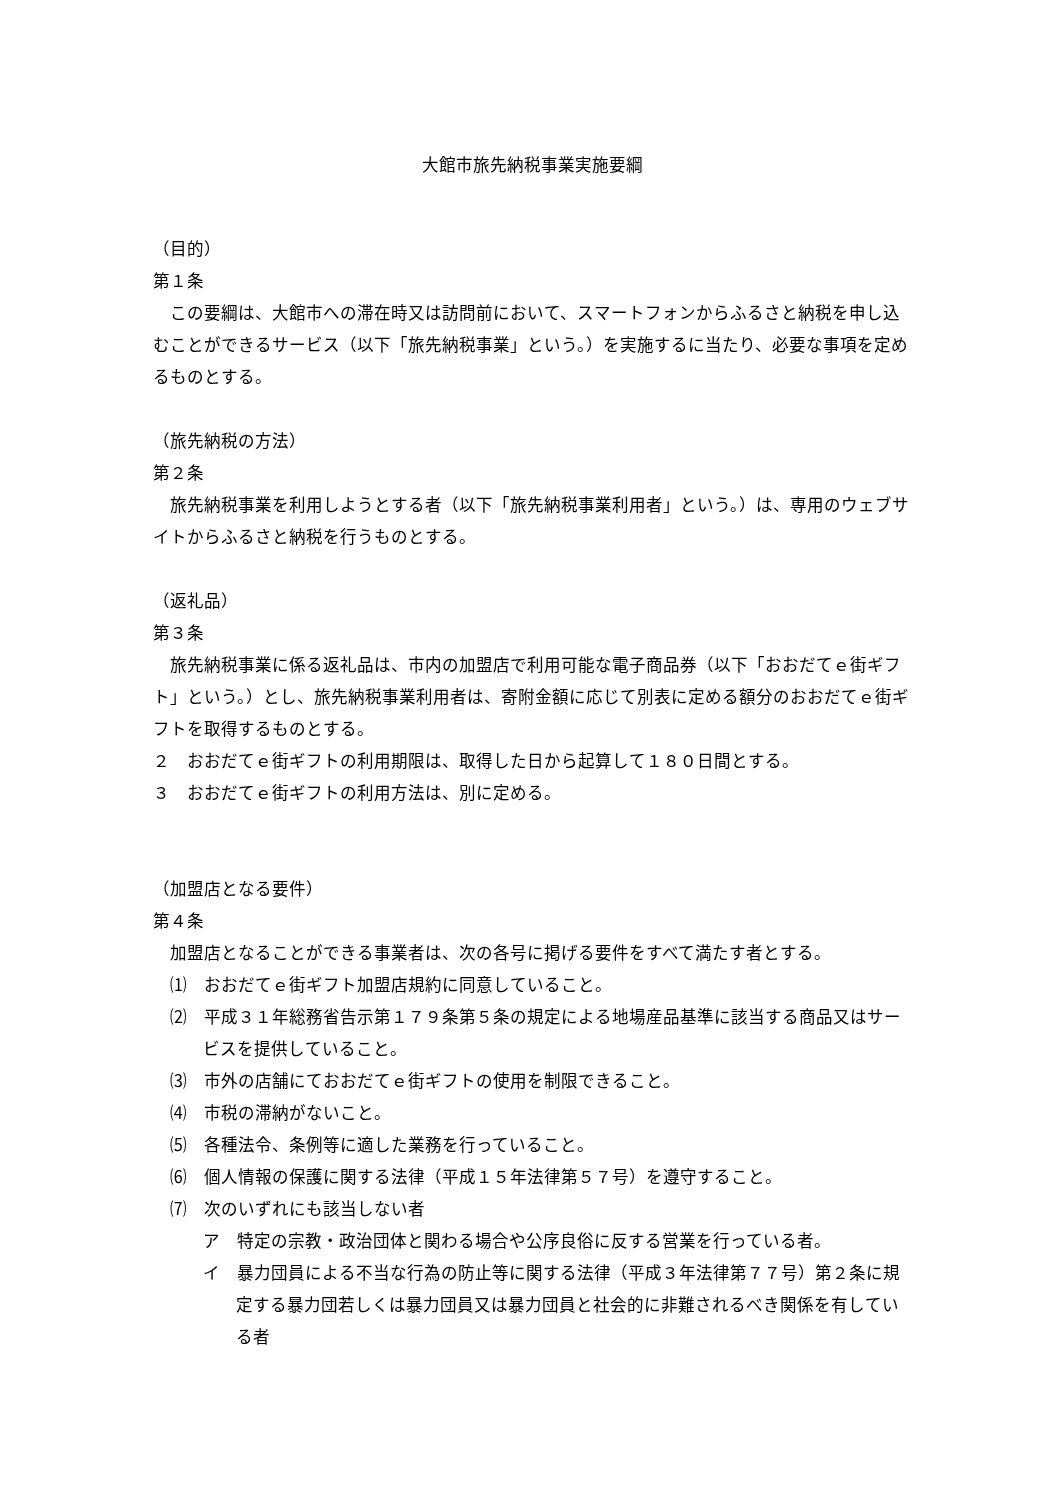大館市旅先納税事業実施要綱
（目的）
第１条
この要綱は、大館市への滞在時又は訪問前において、スマートフォンからふるさと納税を申し込むことができるサービス（以下「旅先納税事業」という。）を実施するに当たり、必要な事項を定めるものとする。
（旅先納税の方法）
第２条
旅先納税事業を利用しようとする者（以下「旅先納税事業利用者」という。）は、専用のウェブサイトからふるさと納税を行うものとする。
（返礼品）
第３条
旅先納税事業に係る返礼品は、市内の加盟店で利用可能な電子商品券（以下「おおだてｅ街ギフト」という。）とし、旅先納税事業利用者は、寄附金額に応じて別表に定める額分のおおだてｅ街ギフトを取得するものとする。
２　おおだてｅ街ギフトの利用期限は、取得した日から起算して１８０日間とする。
３　おおだてｅ街ギフトの利用方法は、別に定める。
（加盟店となる要件）
第４条
加盟店となることができる事業者は、次の各号に掲げる要件をすべて満たす者とする。
⑴　おおだてｅ街ギフト加盟店規約に同意していること。
⑵　平成３１年総務省告示第１７９条第５条の規定による地場産品基準に該当する商品又はサービスを提供していること。
⑶　市外の店舗にておおだてｅ街ギフトの使用を制限できること。
⑷　市税の滞納がないこと。
⑸　各種法令、条例等に適した業務を行っていること。
⑹　個人情報の保護に関する法律（平成１５年法律第５７号）を遵守すること。
⑺　次のいずれにも該当しない者
ア　特定の宗教・政治団体と関わる場合や公序良俗に反する営業を行っている者。
イ　暴力団員による不当な行為の防止等に関する法律（平成３年法律第７７号）第２条に規定する暴力団若しくは暴力団員又は暴力団員と社会的に非難されるべき関係を有している者